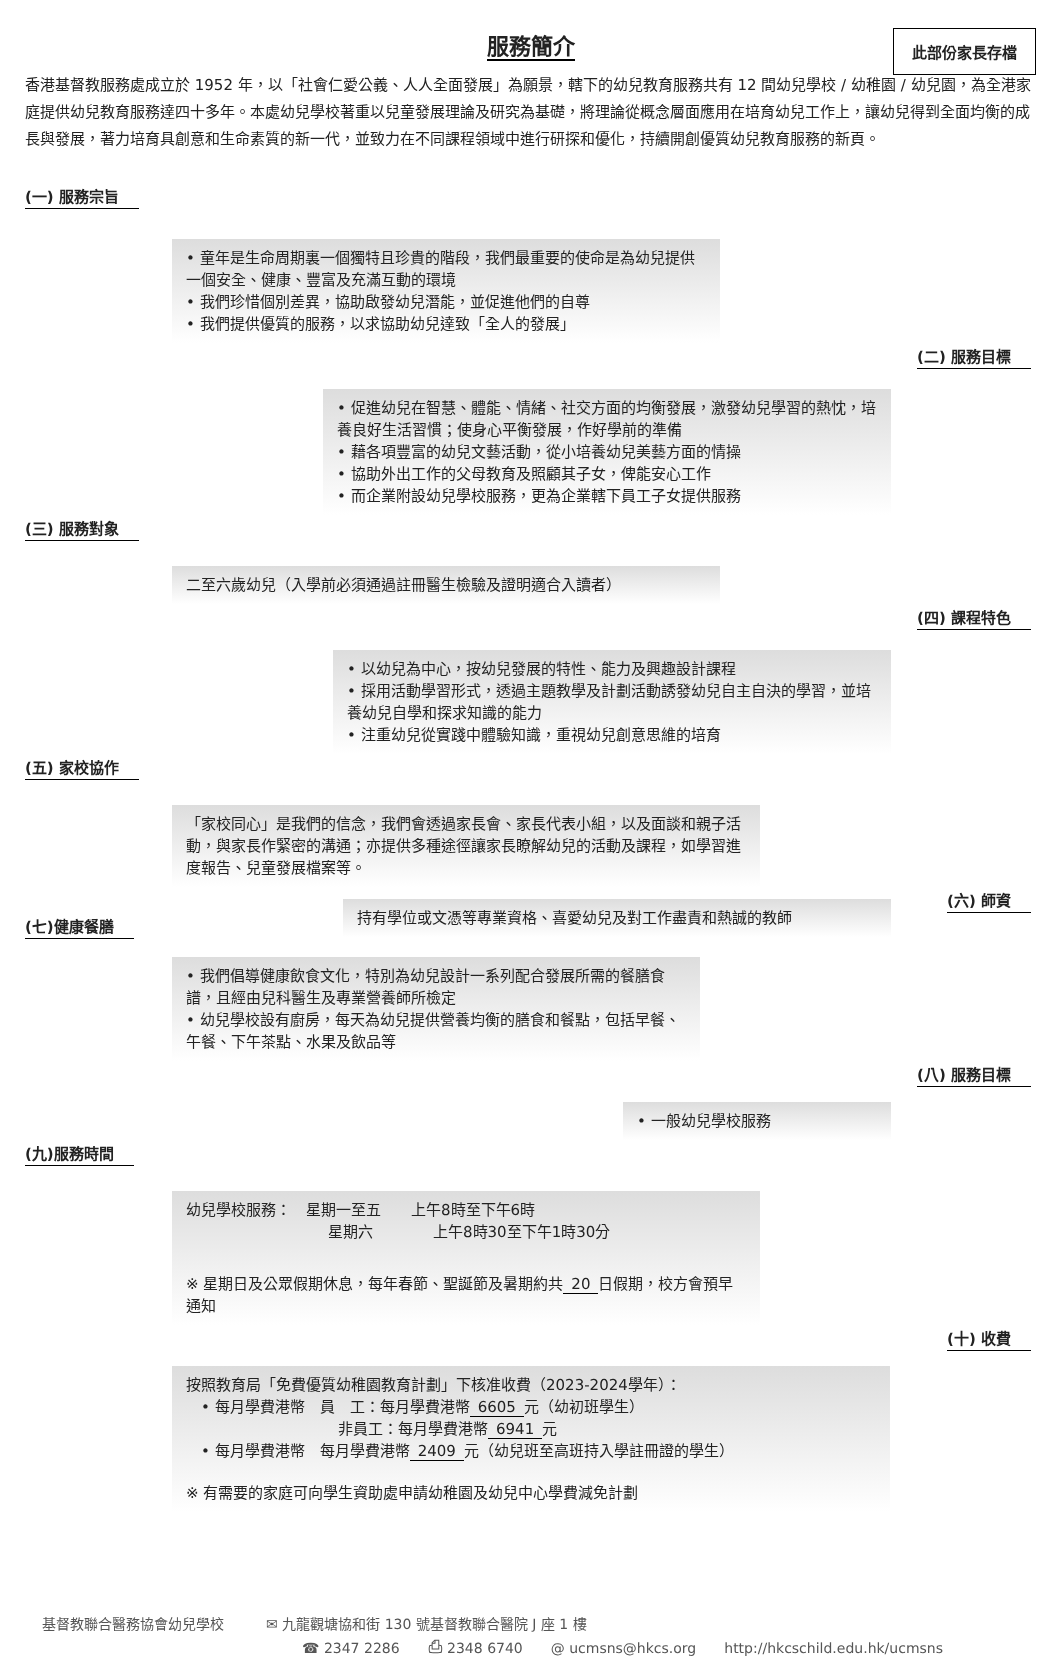服務簡介
此部份家長存檔
香港基督教服務處成立於 1952 年，以「社會仁愛公義、人人全面發展」為願景，轄下的幼兒教育服務共有 12 間幼兒學校 / 幼稚園 / 幼兒園，為全港家庭提供幼兒教育服務達四十多年。本處幼兒學校著重以兒童發展理論及研究為基礎，將理論從概念層面應用在培育幼兒工作上，讓幼兒得到全面均衡的成長與發展，著力培育具創意和生命素質的新一代，並致力在不同課程領域中進行研探和優化，持續開創優質幼兒教育服務的新頁。
(一) 服務宗旨
• 童年是生命周期裏一個獨特且珍貴的階段，我們最重要的使命是為幼兒提供一個安全、健康、豐富及充滿互動的環境
• 我們珍惜個別差異，協助啟發幼兒潛能，並促進他們的自尊
• 我們提供優質的服務，以求協助幼兒達致「全人的發展」
(二) 服務目標
• 促進幼兒在智慧、體能、情緒、社交方面的均衡發展，激發幼兒學習的熱忱，培養良好生活習慣；使身心平衡發展，作好學前的準備
• 藉各項豐富的幼兒文藝活動，從小培養幼兒美藝方面的情操
• 協助外出工作的父母教育及照顧其子女，俾能安心工作
• 而企業附設幼兒學校服務，更為企業轄下員工子女提供服務
(三) 服務對象
二至六歲幼兒（入學前必須通過註冊醫生檢驗及證明適合入讀者）
(四) 課程特色
• 以幼兒為中心，按幼兒發展的特性、能力及興趣設計課程
• 採用活動學習形式，透過主題教學及計劃活動誘發幼兒自主自決的學習，並培養幼兒自學和探求知識的能力
• 注重幼兒從實踐中體驗知識，重視幼兒創意思維的培育
(五) 家校協作
「家校同心」是我們的信念，我們會透過家長會、家長代表小組，以及面談和親子活動，與家長作緊密的溝通；亦提供多種途徑讓家長瞭解幼兒的活動及課程，如學習進度報告、兒童發展檔案等。
(六) 師資
(七)健康餐膳
持有學位或文憑等專業資格、喜愛幼兒及對工作盡責和熱誠的教師
• 我們倡導健康飲食文化，特別為幼兒設計一系列配合發展所需的餐膳食譜，且經由兒科醫生及專業營養師所檢定
• 幼兒學校設有廚房，每天為幼兒提供營養均衡的膳食和餐點，包括早餐、午餐、下午茶點、水果及飲品等
(八) 服務目標
• 一般幼兒學校服務
(九)服務時間
幼兒學校服務：　星期一至五　　上午8時至下午6時
星期六　　　　上午8時30至下午1時30分
※ 星期日及公眾假期休息，每年春節、聖誕節及暑期約共 20 日假期，校方會預早通知
(十) 收費
按照教育局「免費優質幼稚園教育計劃」下核准收費（2023-2024學年）：
　• 每月學費港幣　員　工：每月學費港幣 6605 元（幼初班學生）
非員工：每月學費港幣 6941 元
　• 每月學費港幣　每月學費港幣 2409 元（幼兒班至高班持入學註冊證的學生）
※ 有需要的家庭可向學生資助處申請幼稚園及幼兒中心學費減免計劃
基督教聯合醫務協會幼兒學校　　　✉ 九龍觀塘協和街 130 號基督教聯合醫院 J 座 1 樓
☎ 2347 2286　　⎙ 2348 6740　　@ ucmsns@hkcs.org　　http://hkcschild.edu.hk/ucmsns